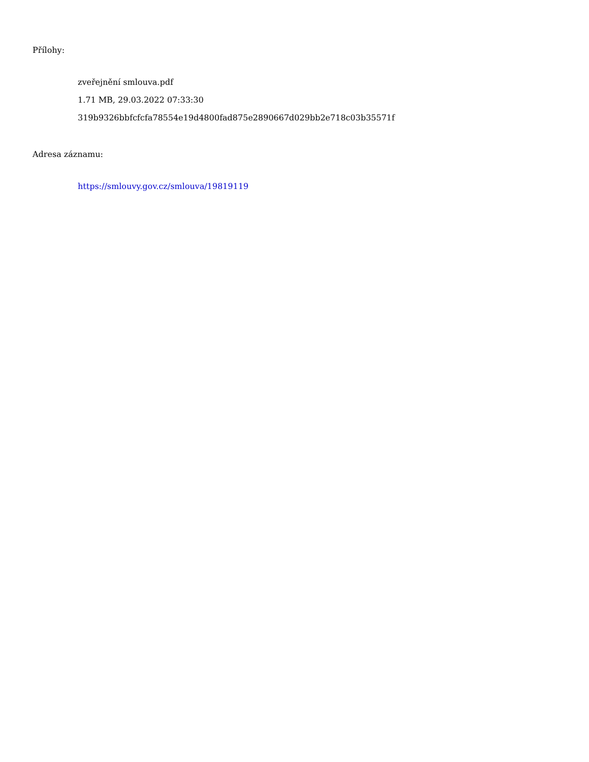Přílohy:
zveřejnění smlouva.pdf
1.71 MB, 29.03.2022 07:33:30
319b9326bbfcfcfa78554e19d4800fad875e2890667d029bb2e718c03b35571f
Adresa záznamu:
https://smlouvy.gov.cz/smlouva/19819119